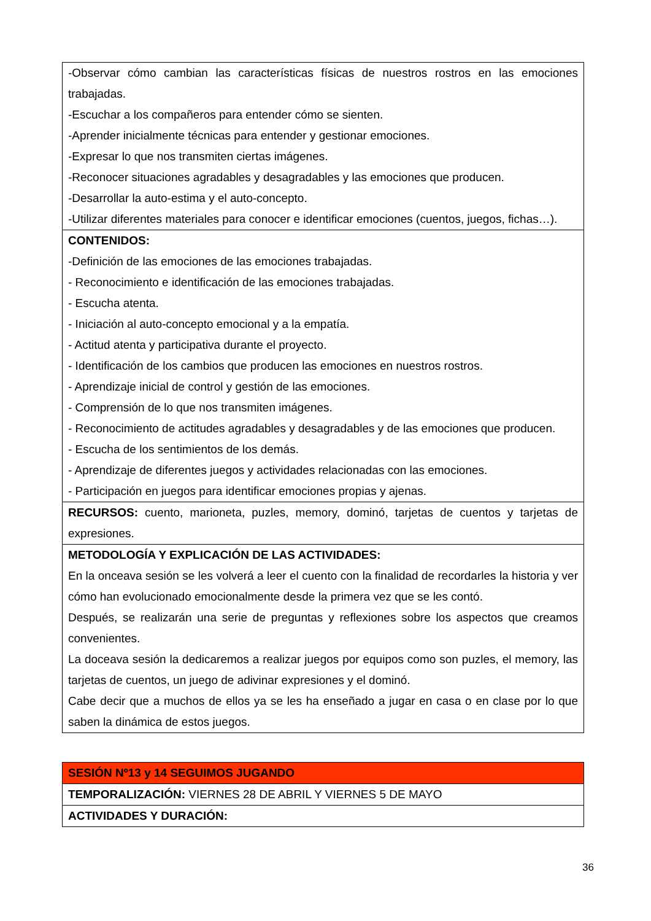| -Observar cómo cambian las características físicas de nuestros rostros en las emociones trabajadas. -Escuchar a los compañeros para entender cómo se sienten. -Aprender inicialmente técnicas para entender y gestionar emociones. -Expresar lo que nos transmiten ciertas imágenes. -Reconocer situaciones agradables y desagradables y las emociones que producen. -Desarrollar la auto-estima y el auto-concepto. -Utilizar diferentes materiales para conocer e identificar emociones (cuentos, juegos, fichas…). |
| CONTENIDOS: -Definición de las emociones de las emociones trabajadas. - Reconocimiento e identificación de las emociones trabajadas. - Escucha atenta. - Iniciación al auto-concepto emocional y a la empatía. - Actitud atenta y participativa durante el proyecto. - Identificación de los cambios que producen las emociones en nuestros rostros. - Aprendizaje inicial de control y gestión de las emociones. - Comprensión de lo que nos transmiten imágenes. - Reconocimiento de actitudes agradables y desagradables y de las emociones que producen. - Escucha de los sentimientos de los demás. - Aprendizaje de diferentes juegos y actividades relacionadas con las emociones. - Participación en juegos para identificar emociones propias y ajenas. |
| RECURSOS: cuento, marioneta, puzles, memory, dominó, tarjetas de cuentos y tarjetas de expresiones. |
| METODOLOGÍA Y EXPLICACIÓN DE LAS ACTIVIDADES: En la onceava sesión se les volverá a leer el cuento con la finalidad de recordarles la historia y ver cómo han evolucionado emocionalmente desde la primera vez que se les contó. Después, se realizarán una serie de preguntas y reflexiones sobre los aspectos que creamos convenientes. La doceava sesión la dedicaremos a realizar juegos por equipos como son puzles, el memory, las tarjetas de cuentos, un juego de adivinar expresiones y el dominó. Cabe decir que a muchos de ellos ya se les ha enseñado a jugar en casa o en clase por lo que saben la dinámica de estos juegos. |
| SESIÓN Nº13 y 14 SEGUIMOS JUGANDO |
| TEMPORALIZACIÓN: VIERNES 28 DE ABRIL Y VIERNES 5 DE MAYO |
| ACTIVIDADES Y DURACIÓN: |
36